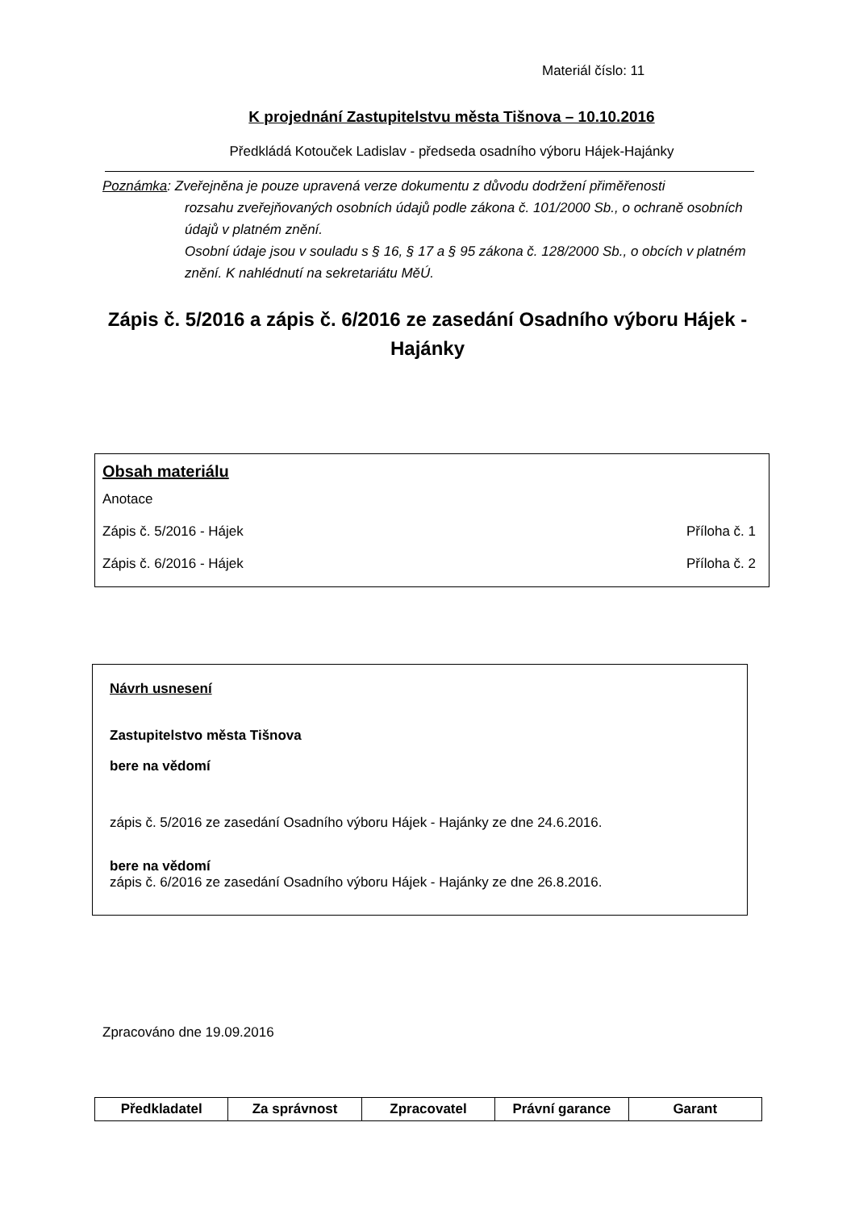Materiál číslo: 11
K projednání Zastupitelstvu města Tišnova – 10.10.2016
Předkládá Kotouček Ladislav - předseda osadního výboru Hájek-Hajánky
Poznámka: Zveřejněna je pouze upravená verze dokumentu z důvodu dodržení přiměřenosti
rozsahu zveřejňovaných osobních údajů podle zákona č. 101/2000 Sb., o ochraně osobních údajů v platném znění.
Osobní údaje jsou v souladu s § 16, § 17 a § 95 zákona č. 128/2000 Sb., o obcích v platném znění. K nahlédnutí na sekretariátu MěÚ.
Zápis č. 5/2016 a zápis č. 6/2016 ze zasedání Osadního výboru Hájek - Hajánky
Obsah materiálu
Anotace
Zápis č. 5/2016 - Hájek Příloha č. 1
Zápis č. 6/2016 - Hájek Příloha č. 2
Návrh usnesení
Zastupitelstvo města Tišnova
bere na vědomí
zápis č. 5/2016 ze zasedání Osadního výboru Hájek - Hajánky ze dne 24.6.2016.
bere na vědomí
zápis č. 6/2016 ze zasedání Osadního výboru Hájek - Hajánky ze dne 26.8.2016.
Zpracováno dne 19.09.2016
| Předkladatel | Za správnost | Zpracovatel | Právní garance | Garant |
| --- | --- | --- | --- | --- |